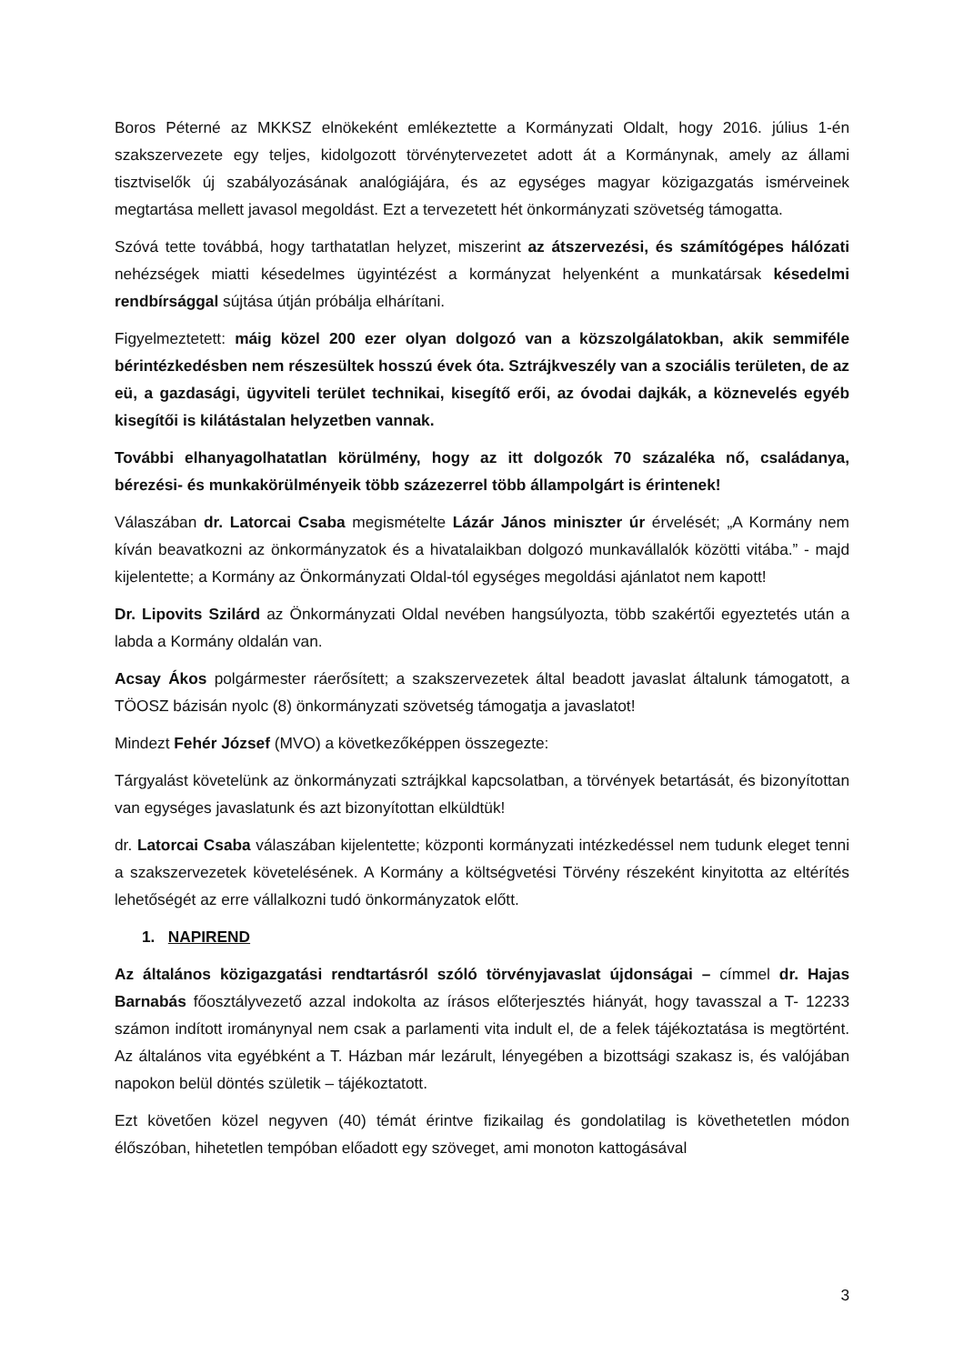Boros Péterné az MKKSZ elnökeként emlékeztette a Kormányzati Oldalt, hogy 2016. július 1-én szakszervezete egy teljes, kidolgozott törvénytervezetet adott át a Kormánynak, amely az állami tisztviselők új szabályozásának analógiájára, és az egységes magyar közigazgatás ismérveinek megtartása mellett javasol megoldást. Ezt a tervezetett hét önkormányzati szövetség támogatta.
Szóvá tette továbbá, hogy tarthatatlan helyzet, miszerint az átszervezési, és számítógépes hálózati nehézségek miatti késedelmes ügyintézést a kormányzat helyenként a munkatársak késedelmi rendbírsággal sújtása útján próbálja elhárítani.
Figyelmeztetett: máig közel 200 ezer olyan dolgozó van a közszolgálatokban, akik semmiféle bérintézkedésben nem részesültek hosszú évek óta. Sztrájkveszély van a szociális területen, de az eü, a gazdasági, ügyviteli terület technikai, kisegítő erői, az óvodai dajkák, a köznevelés egyéb kisegítői is kilátástalan helyzetben vannak.
További elhanyagolhatatlan körülmény, hogy az itt dolgozók 70 százaléka nő, családanya, bérezési- és munkakörülményeik több százezerrel több állampolgárt is érintenek!
Válaszában dr. Latorcai Csaba megismételte Lázár János miniszter úr érvelését; „A Kormány nem kíván beavatkozni az önkormányzatok és a hivatalaikban dolgozó munkavállalók közötti vitába.” - majd kijelentette; a Kormány az Önkormányzati Oldal-tól egységes megoldási ajánlatot nem kapott!
Dr. Lipovits Szilárd az Önkormányzati Oldal nevében hangsúlyozta, több szakértői egyeztetés után a labda a Kormány oldalán van.
Acsay Ákos polgármester ráerősített; a szakszervezetek által beadott javaslat általunk támogatott, a TÖOSZ bázisán nyolc (8) önkormányzati szövetség támogatja a javaslatot!
Mindezt Fehér József (MVO) a következőképpen összegezte:
Tárgyalást követelünk az önkormányzati sztrájkkal kapcsolatban, a törvények betartását, és bizonyítottan van egységes javaslatunk és azt bizonyítottan elküldtük!
dr. Latorcai Csaba válaszában kijelentette; központi kormányzati intézkedéssel nem tudunk eleget tenni a szakszervezetek követelésének. A Kormány a költségvetési Törvény részeként kinyitotta az eltérítés lehetőségét az erre vállalkozni tudó önkormányzatok előtt.
1. NAPIREND
Az általános közigazgatási rendtartásról szóló törvényjavaslat újdonságai – címmel dr. Hajas Barnabás főosztályvezető azzal indokolta az írásos előterjesztés hiányát, hogy tavasszal a T- 12233 számon indított iromány­nyal nem csak a parlamenti vita indult el, de a felek tájékoztatása is megtörtént. Az általános vita egyébként a T. Házban már lezárult, lényegében a bizottsági szakasz is, és valójában napokon belül döntés születik – tájékoztatott.
Ezt követően közel negyven (40) témát érintve fizikailag és gondolatilag is követhetetlen módon élőszóban, hihetetlen tempóban előadott egy szöveget, ami monoton kattogásával
3